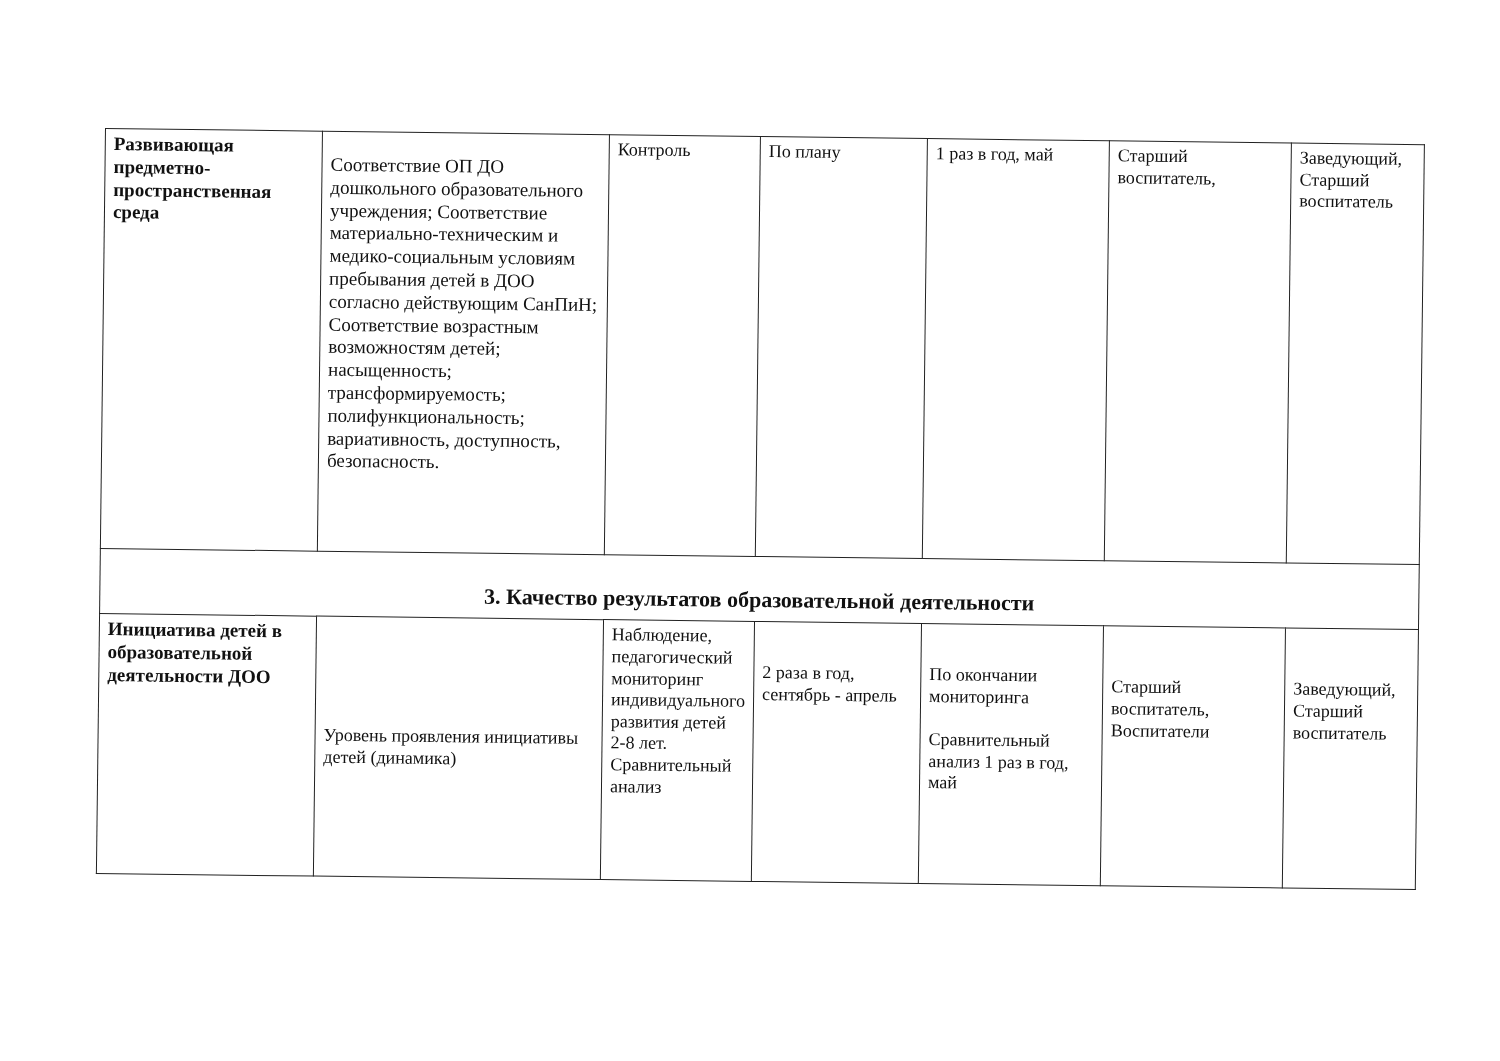| Развивающая предметно-пространственная среда | Соответствие ОП ДО дошкольного образовательного учреждения; Соответствие материально-техническим и медико-социальным условиям пребывания детей в ДОО согласно действующим СанПиН; Соответствие возрастным возможностям детей; насыщенность; трансформируемость; полифункциональность; вариативность, доступность, безопасность. | Контроль | По плану | 1 раз в год, май | Старший воспитатель, | Заведующий, Старший воспитатель |
| 3. Качество результатов образовательной деятельности | | | | | | |
| Инициатива детей в образовательной деятельности ДОО | Уровень проявления инициативы детей (динамика) | Наблюдение, педагогический мониторинг индивидуального развития детей 2-8 лет. Сравнительный анализ | 2 раза в год, сентябрь - апрель | По окончании мониторинга Сравнительный анализ 1 раз в год, май | Старший воспитатель, Воспитатели | Заведующий, Старший воспитатель |